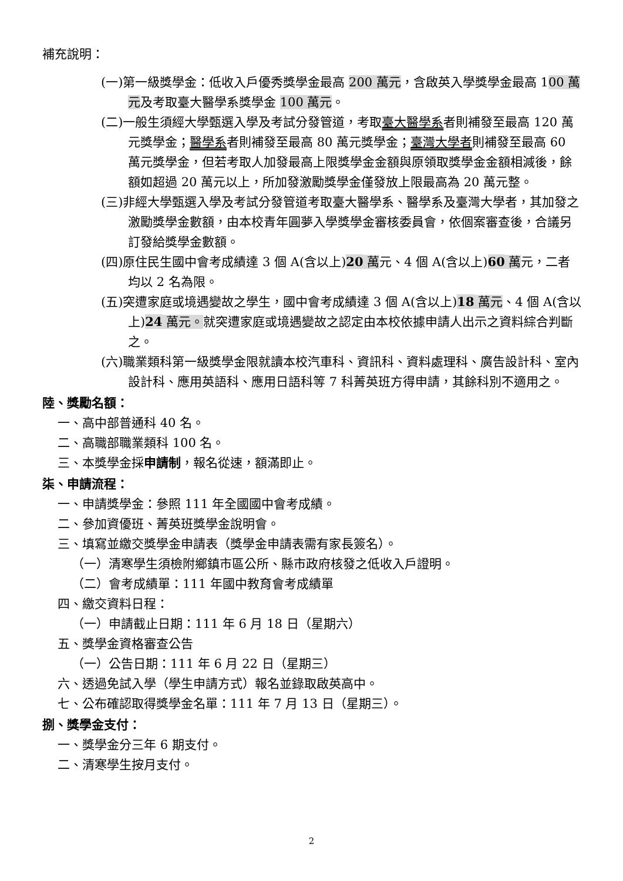補充說明：
(一)第一級獎學金：低收入戶優秀獎學金最高 200 萬元，含啟英入學獎學金最高 100 萬元及考取臺大醫學系獎學金 100 萬元。
(二)一般生須經大學甄選入學及考試分發管道，考取臺大醫學系者則補發至最高 120 萬元獎學金；醫學系者則補發至最高 80 萬元獎學金；臺灣大學者則補發至最高 60 萬元獎學金，但若考取人加發最高上限獎學金金額與原領取獎學金金額相減後，餘額如超過 20 萬元以上，所加發激勵獎學金僅發放上限最高為 20 萬元整。
(三)非經大學甄選入學及考試分發管道考取臺大醫學系、醫學系及臺灣大學者，其加發之激勵獎學金數額，由本校青年圓夢入學獎學金審核委員會，依個案審查後，合議另訂發給獎學金數額。
(四)原住民生國中會考成績達 3 個 A(含以上)20 萬元、4 個 A(含以上)60 萬元，二者均以 2 名為限。
(五)突遭家庭或境遇變故之學生，國中會考成績達 3 個 A(含以上)18 萬元、4 個 A(含以上)24 萬元。就突遭家庭或境遇變故之認定由本校依據申請人出示之資料綜合判斷之。
(六)職業類科第一級獎學金限就讀本校汽車科、資訊科、資料處理科、廣告設計科、室內設計科、應用英語科、應用日語科等 7 科菁英班方得申請，其餘科別不適用之。
陸、獎勵名額：
一、高中部普通科 40 名。
二、高職部職業類科 100 名。
三、本獎學金採申請制，報名從速，額滿即止。
柒、申請流程：
一、申請獎學金：參照 111 年全國國中會考成績。
二、參加資優班、菁英班獎學金說明會。
三、填寫並繳交獎學金申請表（獎學金申請表需有家長簽名）。
（一）清寒學生須檢附鄉鎮市區公所、縣市政府核發之低收入戶證明。
（二）會考成績單：111 年國中教育會考成績單
四、繳交資料日程：
（一）申請截止日期：111 年 6 月 18 日（星期六）
五、獎學金資格審查公告
（一）公告日期：111 年 6 月 22 日（星期三）
六、透過免試入學（學生申請方式）報名並錄取啟英高中。
七、公布確認取得獎學金名單：111 年 7 月 13 日（星期三）。
捌、獎學金支付：
一、獎學金分三年 6 期支付。
二、清寒學生按月支付。
2